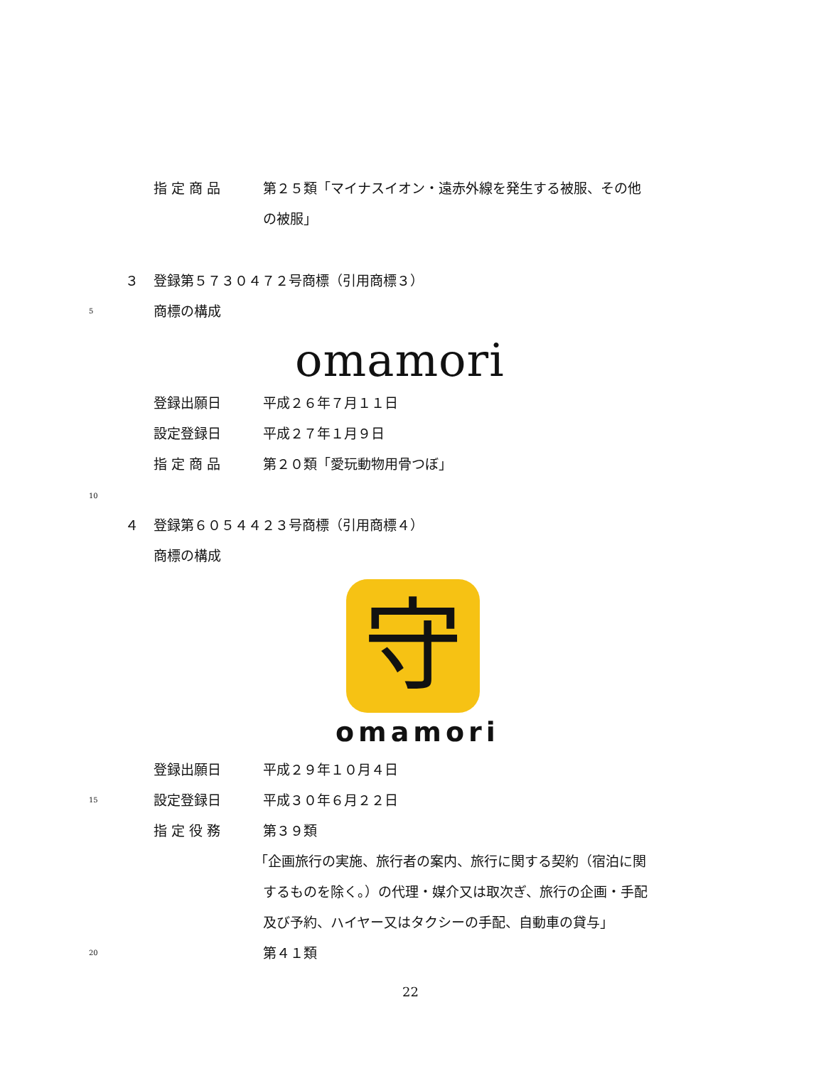指 定 商 品 第２５類「マイナスイオン・遠赤外線を発生する被服、その他
の被服」
３ 登録第５７３０４７２号商標（引用商標３）
5 商標の構成
omamori
登録出願日 平成２６年７月１１日
設定登録日 平成２７年１月９日
指 定 商 品 第２０類「愛玩動物用骨つぼ」
10
４ 登録第６０５４４２３号商標（引用商標４）
商標の構成
守
omamori
登録出願日 平成２９年１０月４日
15 設定登録日 平成３０年６月２２日
指 定 役 務 第３９類
「企画旅行の実施、旅行者の案内、旅行に関する契約（宿泊に関
するものを除く。）の代理・媒介又は取次ぎ、旅行の企画・手配
及び予約、ハイヤー又はタクシーの手配、自動車の貸与」
20 第４１類
22